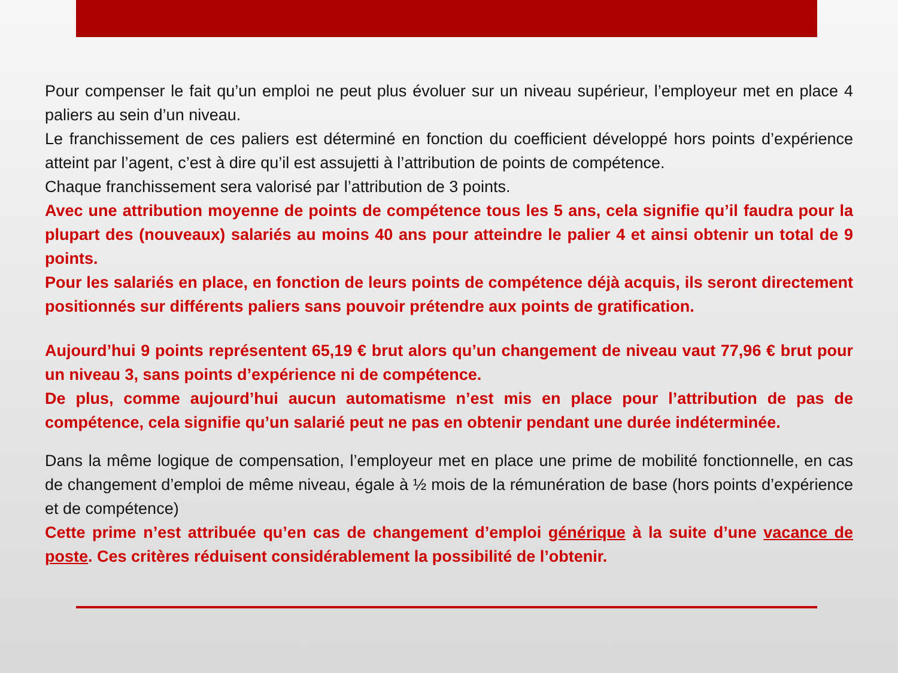Pour compenser le fait qu’un emploi ne peut plus évoluer sur un niveau supérieur, l’employeur met en place 4 paliers au sein d’un niveau.
Le franchissement de ces paliers est déterminé en fonction du coefficient développé hors points d’expérience atteint par l’agent, c’est à dire qu’il est assujetti à l’attribution de points de compétence.
Chaque franchissement sera valorisé par l’attribution de 3 points.
Avec une attribution moyenne de points de compétence tous les 5 ans, cela signifie qu’il faudra pour la plupart des (nouveaux) salariés au moins 40 ans pour atteindre le palier 4 et ainsi obtenir un total de 9 points.
Pour les salariés en place, en fonction de leurs points de compétence déjà acquis, ils seront directement positionnés sur différents paliers sans pouvoir prétendre aux points de gratification.
Aujourd’hui 9 points représentent 65,19 € brut alors qu’un changement de niveau vaut 77,96 € brut pour un niveau 3, sans points d’expérience ni de compétence.
De plus, comme aujourd’hui aucun automatisme n’est mis en place pour l’attribution de pas de compétence, cela signifie qu’un salarié peut ne pas en obtenir pendant une durée indéterminée.
Dans la même logique de compensation, l’employeur met en place une prime de mobilité fonctionnelle, en cas de changement d’emploi de même niveau, égale à ½ mois de la rémunération de base (hors points d’expérience et de compétence)
Cette prime n’est attribuée qu’en cas de changement d’emploi générique à la suite d’une vacance de poste. Ces critères réduisent considérablement la possibilité de l’obtenir.